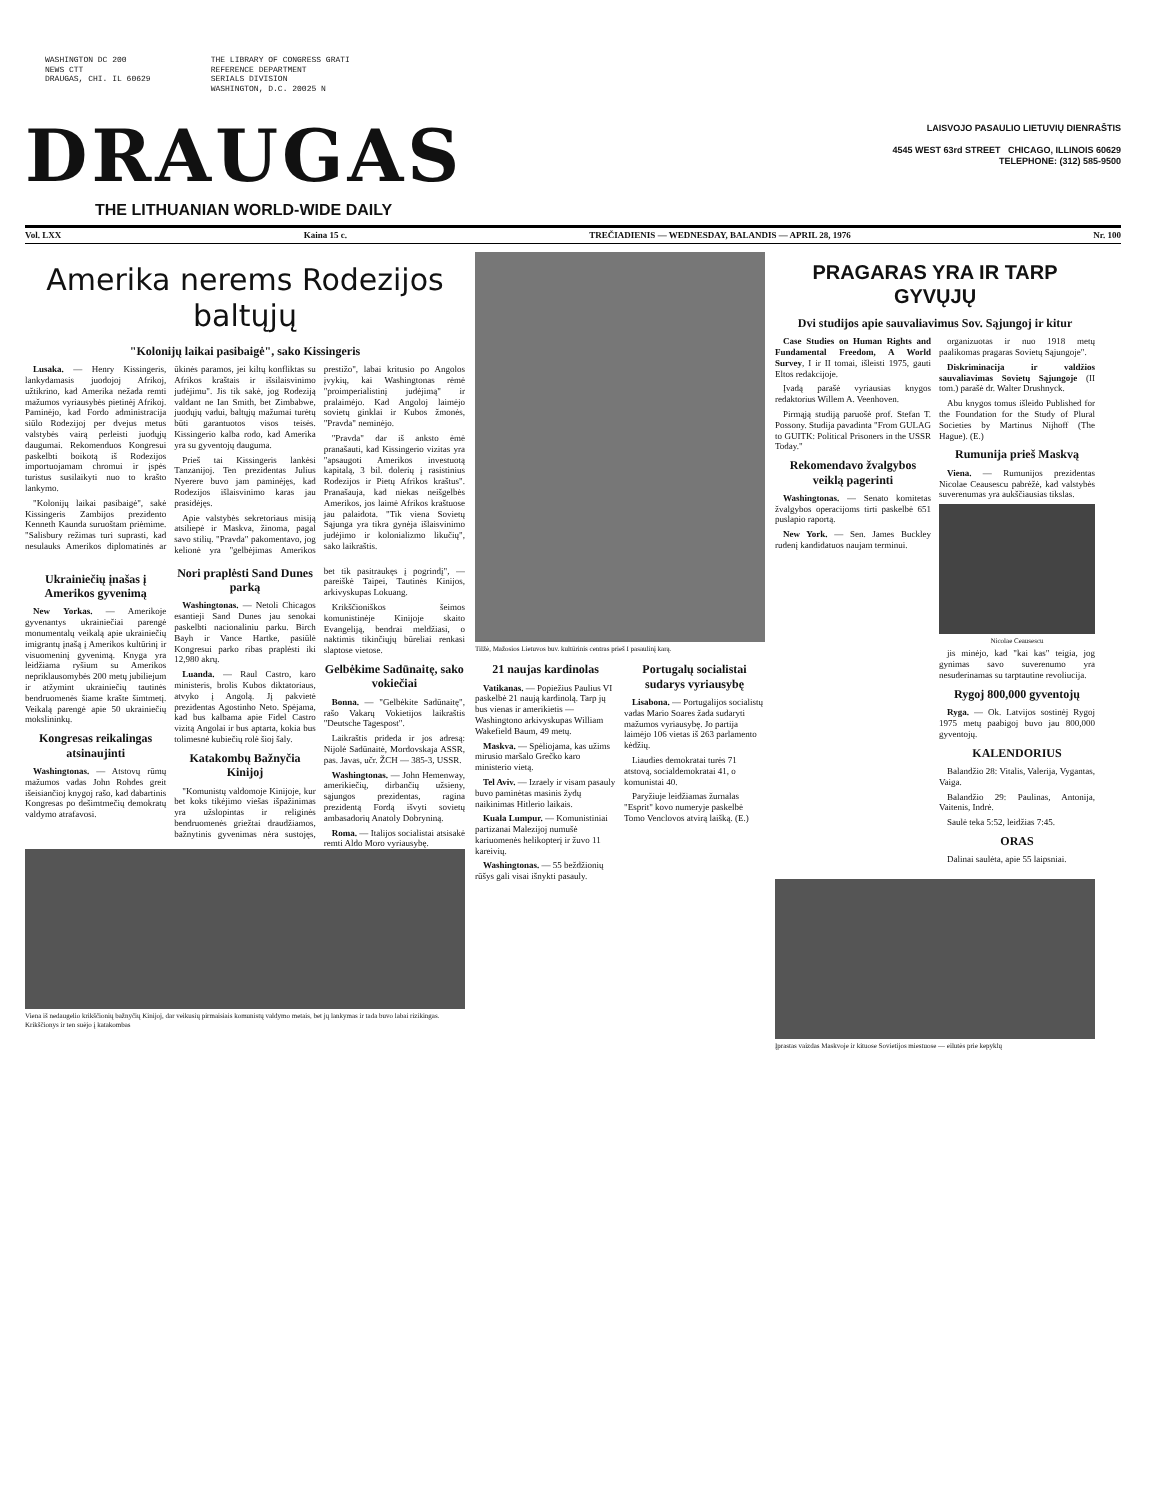WASHINGTON DC 200
NEWS CTT
DRAUGAS, CHI. IL 60629
THE LIBRARY OF CONGRESS GRATI
REFERENCE DEPARTMENT
SERIALS DIVISION
WASHINGTON, D.C. 20025 N
DRAUGAS
THE LITHUANIAN WORLD-WIDE DAILY
LAISVOJO PASAULIO LIETUVIŲ DIENRAŠTIS
4545 WEST 63rd STREET CHICAGO, ILLINOIS 60629
TELEPHONE: (312) 585-9500
Vol. LXX Kaina 15 c. TREČIADIENIS — WEDNESDAY, BALANDIS — APRIL 28, 1976 Nr. 100
Amerika nerems Rodezijos baltųjų
"Kolonijų laikai pasibaigė", sako Kissingeris
Lusaka. — Henry Kissingeris, lankydamasis juodojoj Afrikoj, užtikrino, kad Amerika nežada remti mažumos vyriausybės pietinėj Afrikoj. Paminėjo, kad Fordo administracija siūlo Rodezijoj per dvejus metus valstybės vairą perleisti juodųjų daugumai. Rekomenduos Kongresui paskelbti boikotą iš Rodezijos importuojamam chromui ir įspės turistus susilaikyti nuo to krašto lankymo.
"Kolonijų laikai pasibaigė", sakė Kissingeris Zambijos prezidento Kenneth Kaunda suruoštam priėmime. "Salisbury režimas turi suprasti, kad nesulauks Amerikos diplomatinės ar ūkinės paramos, jei kiltų konfliktas su Afrikos kraštais ir išsilaisvinimo judėjimu". Jis tik sakė, jog Rodeziją valdant ne Ian Smith, bet Zimbabwe, juodųjų vadui, baltųjų mažumai turėtų būti garantuotos visos teisės. Kissingerio kalba rodo, kad Amerika yra su gyventojų dauguma.
Prieš tai Kissingeris lankėsi Tanzanijoj. Ten prezidentas Julius Nyerere buvo jam paminėjęs, kad Rodezijos išlaisvinimo karas jau prasidėjęs.
Apie valstybės sekretoriaus misiją atsiliepė ir Maskva, žinoma, pagal savo stilių. "Pravda" pakomentavo, jog kelionė yra "gelbėjimas Amerikos prestižo", labai kritusio po Angolos įvykių, kai Washingtonas rėmė "proimperialistinį judėjimą" ir pralaimėjo. Kad Angoloj laimėjo sovietų ginklai ir Kubos žmonės, "Pravda" neminėjo.
"Pravda" dar iš anksto ėmė pranašauti, kad Kissingerio vizitas yra "apsaugoti Amerikos investuotą kapitalą, 3 bil. dolerių į rasistinius Rodezijos ir Pietų Afrikos kraštus". Pranašauja, kad niekas neišgelbės Amerikos, jos laimė Afrikos kraštuose jau palaidota. "Tik viena Sovietų Sąjunga yra tikra gynėja išlaisvinimo judėjimo ir kolonializmo likučių", sako laikraštis.
Ukrainiečių įnašas į Amerikos gyvenimą
New Yorkas. — Amerikoje gyvenantys ukrainiečiai parengė monumentalų veikalą apie ukrainiečių imigrantų įnašą į Amerikos kultūrinį ir visuomeninį gyvenimą. Knyga yra leidžiama ryšium su Amerikos nepriklausomybės 200 metų jubiliejum ir atžymint ukrainiečių tautinės bendruomenės šiame krašte šimtmetį. Veikalą parengė apie 50 ukrainiečių mokslininkų.
Kongresas reikalingas atsinaujinti
Washingtonas. — Atstovų rūmų mažumos vadas John Rohdes greit išeisiančioj knygoj rašo, kad dabartinis Kongresas po dešimtmečių demokratų valdymo atrafavosi.
Nori praplėsti Sand Dunes parką
Washingtonas. — Netoli Chicagos esantieji Sand Dunes jau senokai paskelbti nacionaliniu parku. Birch Bayh ir Vance Hartke, pasiūlė Kongresui parko ribas praplėsti iki 12,980 akrų.
Luanda. — Raul Castro, karo ministeris, brolis Kubos diktatoriaus, atvyko į Angolą. Jį pakvietė prezidentas Agostinho Neto. Spėjama, kad bus kalbama apie Fidel Castro vizitą Angolai ir bus aptarta, kokia bus tolimesnė kubiečių rolė šioj šaly.
Katakombų Bažnyčia Kinijoj
"Komunistų valdomoje Kinijoje, kur bet koks tikėjimo viešas išpažinimas yra užslopintas ir religinės bendruomenės griežtai draudžiamos, bažnytinis gyvenimas nėra sustojęs, bet tik pasitraukęs į pogrindį", — pareiškė Taipei, Tautinės Kinijos, arkivyskupas Lokuang.
Krikščioniškos šeimos komunistinėje Kinijoje skaito Evangeliją, bendrai meldžiasi, o naktimis tikinčiųjų būreliai renkasi slaptose vietose.
Gelbėkime Sadūnaitę, sako vokiečiai
Bonna. — "Gelbėkite Sadūnaitę", rašo Vakarų Vokietijos laikraštis "Deutsche Tagespost".
Laikraštis prideda ir jos adresą: Nijolė Sadūnaitė, Mordovskaja ASSR, pas. Javas, učr. ŽCH — 385-3, USSR.
Washingtonas. — John Hemenway, amerikiečių, dirbančių užsieny, sąjungos prezidentas, ragina prezidentą Fordą išvyti sovietų ambasadorių Anatoly Dobryniną.
Roma. — Italijos socialistai atsisakė remti Aldo Moro vyriausybę.
Viena iš nedaugelio krikščionių bažnyčių Kinijoj, dar veikusių pirmaisiais komunistų valdymo metais, bet jų lankymas ir tada buvo labai rizikingas. Krikščionys ir ten suėjo į katakombas
Tilžė, Mažosios Lietuvos buv. kultūrinis centras prieš I pasaulinį karą.
21 naujas kardinolas
Vatikanas. — Popiežius Paulius VI paskelbė 21 naują kardinolą. Tarp jų bus vienas ir amerikietis — Washingtono arkivyskupas William Wakefield Baum, 49 metų.
Maskva. — Spėliojama, kas užims mirusio maršalo Grečko karo ministerio vietą.
Tel Aviv. — Izraely ir visam pasauly buvo paminėtas masinis žydų naikinimas Hitlerio laikais.
Kuala Lumpur. — Komunistiniai partizanai Malezijoj numušė kariuomenės helikopterį ir žuvo 11 kareivių.
Washingtonas. — 55 beždžionių rūšys gali visai išnykti pasauly.
Portugalų socialistai sudarys vyriausybę
Lisabona. — Portugalijos socialistų vadas Mario Soares žada sudaryti mažumos vyriausybę. Jo partija laimėjo 106 vietas iš 263 parlamento kėdžių.
Liaudies demokratai turės 71 atstovą, socialdemokratai 41, o komunistai 40.
Paryžiuje leidžiamas žurnalas "Esprit" kovo numeryje paskelbė Tomo Venclovos atvirą laišką. (E.)
PRAGARAS YRA IR TARP GYVŲJŲ
Dvi studijos apie sauvaliavimus Sov. Sąjungoj ir kitur
Case Studies on Human Rights and Fundamental Freedom, A World Survey, I ir II tomai, išleisti 1975, gauti Eltos redakcijoje.
Įvadą parašė vyriausias knygos redaktorius Willem A. Veenhoven.
Pirmąją studiją paruošė prof. Stefan T. Possony. Studija pavadinta "From GULAG to GUITK: Political Prisoners in the USSR Today."
Rekomendavo žvalgybos veiklą pagerinti
Washingtonas. — Senato komitetas žvalgybos operacijoms tirti paskelbė 651 puslapio raportą.
New York. — Sen. James Buckley rudenį kandidatuos naujam terminui.
organizuotas ir nuo 1918 metų paalikomas pragaras Sovietų Sąjungoje".
Diskriminacija ir valdžios sauvaliavimas Sovietų Sąjungoje (II tom.) parašė dr. Walter Drushnyck.
Abu knygos tomus išleido Published for the Foundation for the Study of Plural Societies by Martinus Nijhoff (The Hague). (E.)
Rumunija prieš Maskvą
Viena. — Rumunijos prezidentas Nicolae Ceausescu pabrėžė, kad valstybės suverenumas yra aukščiausias tikslas.
Nicolae Ceausescu
jis minėjo, kad "kai kas" teigia, jog gynimas savo suverenumo yra nesuderinamas su tarptautine revoliucija.
Rygoj 800,000 gyventojų
Ryga. — Ok. Latvijos sostinėj Rygoj 1975 metų paabigoj buvo jau 800,000 gyventojų.
KALENDORIUS
Balandžio 28: Vitalis, Valerija, Vygantas, Vaiga.
Balandžio 29: Paulinas, Antonija, Vaitenis, Indrė.
Saulė teka 5:52, leidžias 7:45.
ORAS
Dalinai saulėta, apie 55 laipsniai.
Įprastas vaizdas Maskvoje ir kituose Sovietijos miestuose — eilutės prie kepyklų